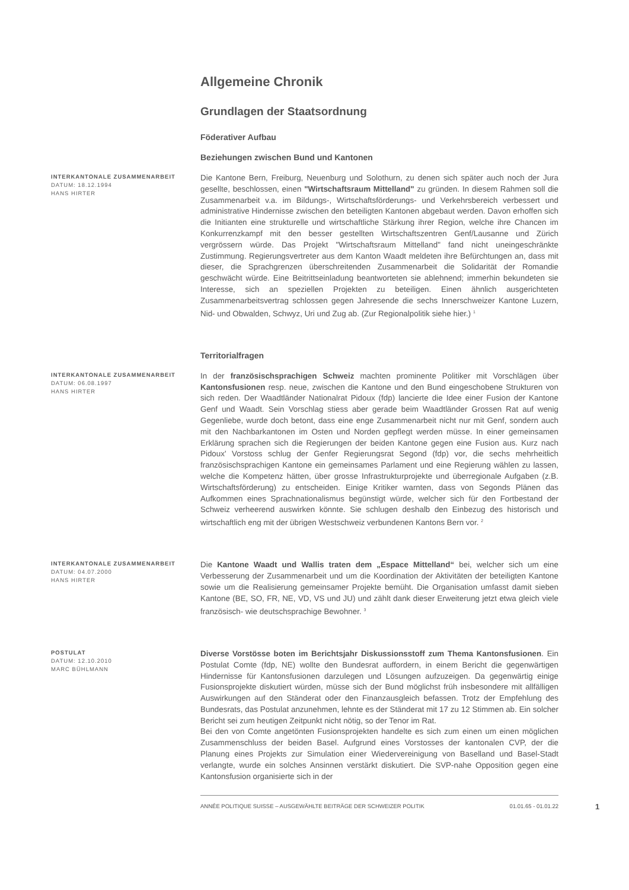Allgemeine Chronik
Grundlagen der Staatsordnung
Föderativer Aufbau
Beziehungen zwischen Bund und Kantonen
INTERKANTONALE ZUSAMMENARBEIT
DATUM: 18.12.1994
HANS HIRTER
Die Kantone Bern, Freiburg, Neuenburg und Solothurn, zu denen sich später auch noch der Jura gesellte, beschlossen, einen "Wirtschaftsraum Mittelland" zu gründen. In diesem Rahmen soll die Zusammenarbeit v.a. im Bildungs-, Wirtschaftsförderungs- und Verkehrsbereich verbessert und administrative Hindernisse zwischen den beteiligten Kantonen abgebaut werden. Davon erhoffen sich die Initianten eine strukturelle und wirtschaftliche Stärkung ihrer Region, welche ihre Chancen im Konkurrenzkampf mit den besser gestellten Wirtschaftszentren Genf/Lausanne und Zürich vergrössern würde. Das Projekt "Wirtschaftsraum Mittelland" fand nicht uneingeschränkte Zustimmung. Regierungsvertreter aus dem Kanton Waadt meldeten ihre Befürchtungen an, dass mit dieser, die Sprachgrenzen überschreitenden Zusammenarbeit die Solidarität der Romandie geschwächt würde. Eine Beitrittseinladung beantworteten sie ablehnend; immerhin bekundeten sie Interesse, sich an speziellen Projekten zu beteiligen. Einen ähnlich ausgerichteten Zusammenarbeitsvertrag schlossen gegen Jahresende die sechs Innerschweizer Kantone Luzern, Nid- und Obwalden, Schwyz, Uri und Zug ab. (Zur Regionalpolitik siehe hier.) <sup>1</sup>
Territorialfragen
INTERKANTONALE ZUSAMMENARBEIT
DATUM: 06.08.1997
HANS HIRTER
In der französischsprachigen Schweiz machten prominente Politiker mit Vorschlägen über Kantonsfusionen resp. neue, zwischen die Kantone und den Bund eingeschobene Strukturen von sich reden. Der Waadtländer Nationalrat Pidoux (fdp) lancierte die Idee einer Fusion der Kantone Genf und Waadt. Sein Vorschlag stiess aber gerade beim Waadtländer Grossen Rat auf wenig Gegenliebe, wurde doch betont, dass eine enge Zusammenarbeit nicht nur mit Genf, sondern auch mit den Nachbarkantonen im Osten und Norden gepflegt werden müsse. In einer gemeinsamen Erklärung sprachen sich die Regierungen der beiden Kantone gegen eine Fusion aus. Kurz nach Pidoux' Vorstoss schlug der Genfer Regierungsrat Segond (fdp) vor, die sechs mehrheitlich französischsprachigen Kantone ein gemeinsames Parlament und eine Regierung wählen zu lassen, welche die Kompetenz hätten, über grosse Infrastrukturprojekte und überregionale Aufgaben (z.B. Wirtschaftsförderung) zu entscheiden. Einige Kritiker warnten, dass von Segonds Plänen das Aufkommen eines Sprachnationalismus begünstigt würde, welcher sich für den Fortbestand der Schweiz verheerend auswirken könnte. Sie schlugen deshalb den Einbezug des historisch und wirtschaftlich eng mit der übrigen Westschweiz verbundenen Kantons Bern vor. <sup>2</sup>
INTERKANTONALE ZUSAMMENARBEIT
DATUM: 04.07.2000
HANS HIRTER
Die Kantone Waadt und Wallis traten dem „Espace Mittelland“ bei, welcher sich um eine Verbesserung der Zusammenarbeit und um die Koordination der Aktivitäten der beteiligten Kantone sowie um die Realisierung gemeinsamer Projekte bemüht. Die Organisation umfasst damit sieben Kantone (BE, SO, FR, NE, VD, VS und JU) und zählt dank dieser Erweiterung jetzt etwa gleich viele französisch- wie deutschsprachige Bewohner. <sup>3</sup>
POSTULAT
DATUM: 12.10.2010
MARC BÜHLMANN
Diverse Vorstösse boten im Berichtsjahr Diskussionsstoff zum Thema Kantonsfusionen. Ein Postulat Comte (fdp, NE) wollte den Bundesrat auffordern, in einem Bericht die gegenwärtigen Hindernisse für Kantonsfusionen darzulegen und Lösungen aufzuzeigen. Da gegenwärtig einige Fusionsprojekte diskutiert würden, müsse sich der Bund möglichst früh insbesondere mit allfälligen Auswirkungen auf den Ständerat oder den Finanzausgleich befassen. Trotz der Empfehlung des Bundesrats, das Postulat anzunehmen, lehnte es der Ständerat mit 17 zu 12 Stimmen ab. Ein solcher Bericht sei zum heutigen Zeitpunkt nicht nötig, so der Tenor im Rat.
Bei den von Comte angetönten Fusionsprojekten handelte es sich zum einen um einen möglichen Zusammenschluss der beiden Basel. Aufgrund eines Vorstosses der kantonalen CVP, der die Planung eines Projekts zur Simulation einer Wiedervereinigung von Baselland und Basel-Stadt verlangte, wurde ein solches Ansinnen verstärkt diskutiert. Die SVP-nahe Opposition gegen eine Kantonsfusion organisierte sich in der
ANNÉE POLITIQUE SUISSE – AUSGEWÄHLTE BEITRÄGE DER SCHWEIZER POLITIK 01.01.65 - 01.01.22
1